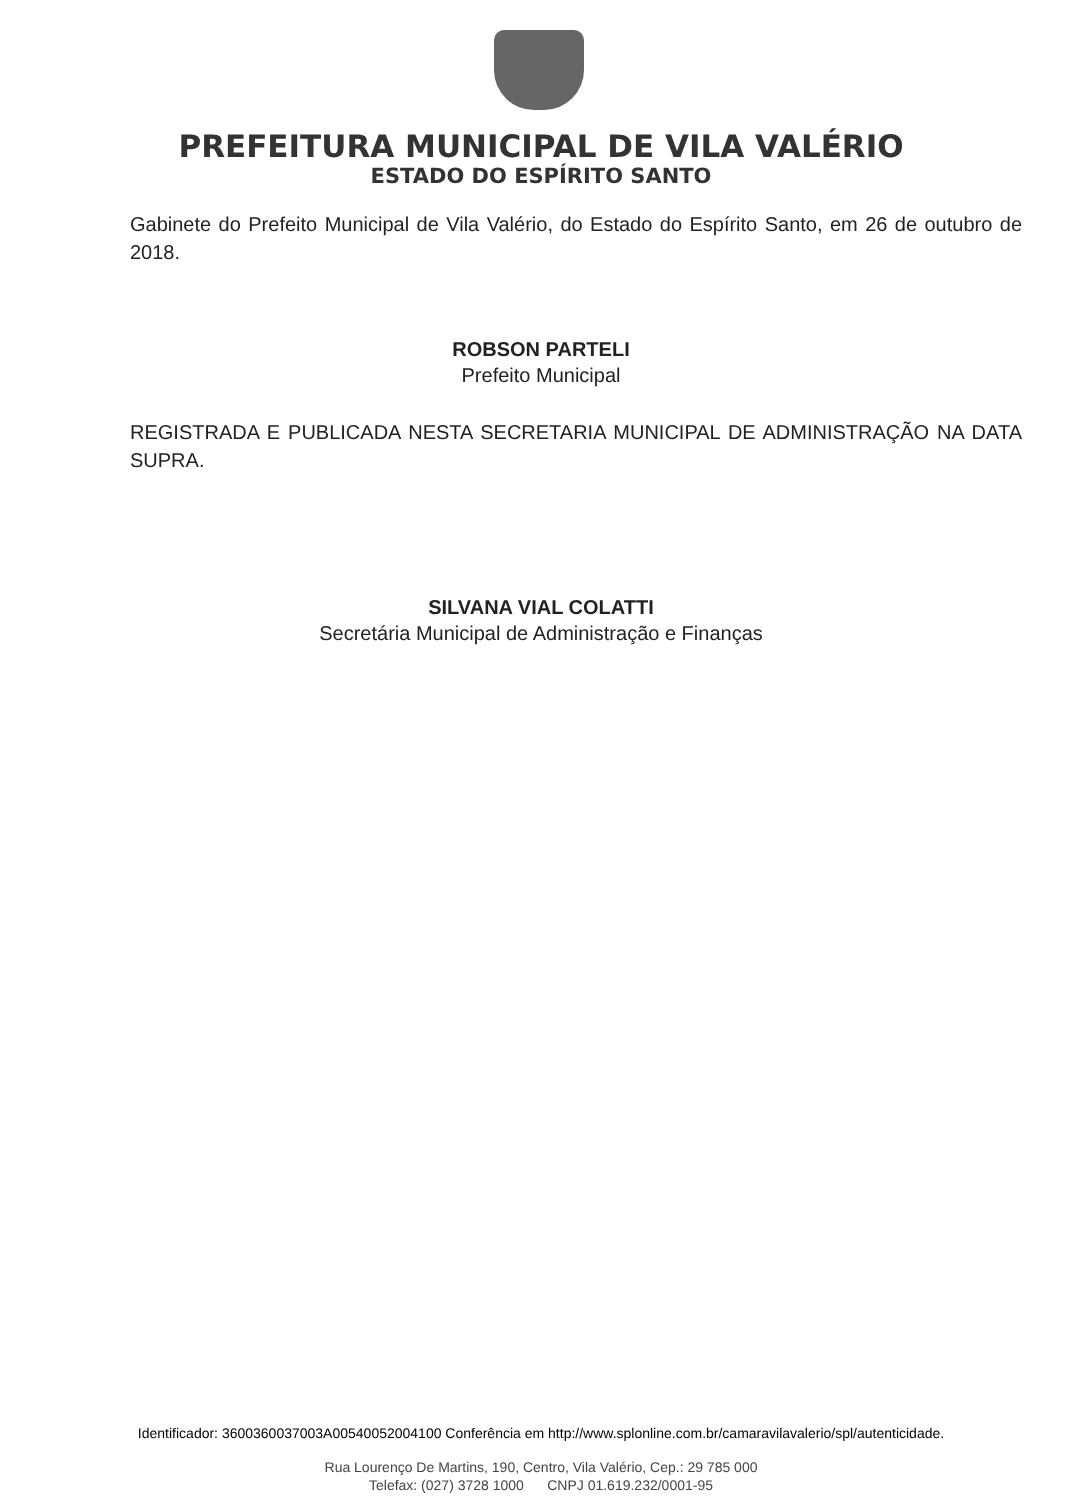PREFEITURA MUNICIPAL DE VILA VALÉRIO
ESTADO DO ESPÍRITO SANTO
Gabinete do Prefeito Municipal de Vila Valério, do Estado do Espírito Santo, em 26 de outubro de 2018.
ROBSON PARTELI
Prefeito Municipal
REGISTRADA E PUBLICADA NESTA SECRETARIA MUNICIPAL DE ADMINISTRAÇÃO NA DATA SUPRA.
SILVANA VIAL COLATTI
Secretária Municipal de Administração e Finanças
Identificador: 3600360037003A00540052004100 Conferência em http://www.splonline.com.br/camaravilavalerio/spl/autenticidade.
Rua Lourenço De Martins, 190, Centro, Vila Valério, Cep.: 29 785 000
Telefax: (027) 3728 1000 CNPJ 01.619.232/0001-95